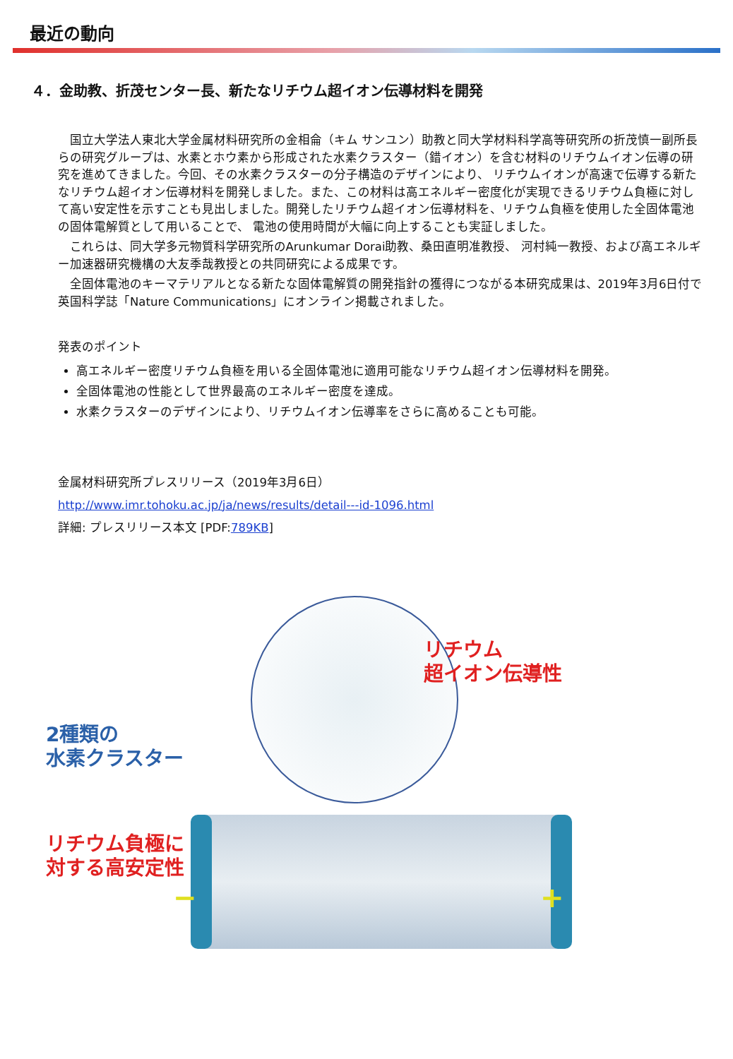最近の動向
４．金助教、折茂センター長、新たなリチウム超イオン伝導材料を開発
国立大学法人東北大学金属材料研究所の金相侖（キム サンユン）助教と同大学材料科学高等研究所の折茂慎一副所長らの研究グループは、水素とホウ素から形成された水素クラスター（錯イオン）を含む材料のリチウムイオン伝導の研究を進めてきました。今回、その水素クラスターの分子構造のデザインにより、 リチウムイオンが高速で伝導する新たなリチウム超イオン伝導材料を開発しました。また、この材料は高エネルギー密度化が実現できるリチウム負極に対して高い安定性を示すことも見出しました。開発したリチウム超イオン伝導材料を、リチウム負極を使用した全固体電池の固体電解質として用いることで、 電池の使用時間が大幅に向上することも実証しました。
これらは、同大学多元物質科学研究所のArunkumar Dorai助教、桑田直明准教授、 河村純一教授、および高エネルギー加速器研究機構の大友季哉教授との共同研究による成果です。
全固体電池のキーマテリアルとなる新たな固体電解質の開発指針の獲得につながる本研究成果は、2019年3月6日付で英国科学誌「Nature Communications」にオンライン掲載されました。
発表のポイント
高エネルギー密度リチウム負極を用いる全固体電池に適用可能なリチウム超イオン伝導材料を開発。
全固体電池の性能として世界最高のエネルギー密度を達成。
水素クラスターのデザインにより、リチウムイオン伝導率をさらに高めることも可能。
金属材料研究所プレスリリース（2019年3月6日）
http://www.imr.tohoku.ac.jp/ja/news/results/detail---id-1096.html
詳細: プレスリリース本文 [PDF:789KB]
リチウム
超イオン伝導性
2種類の
水素クラスター
リチウム負極に
対する高安定性
− +